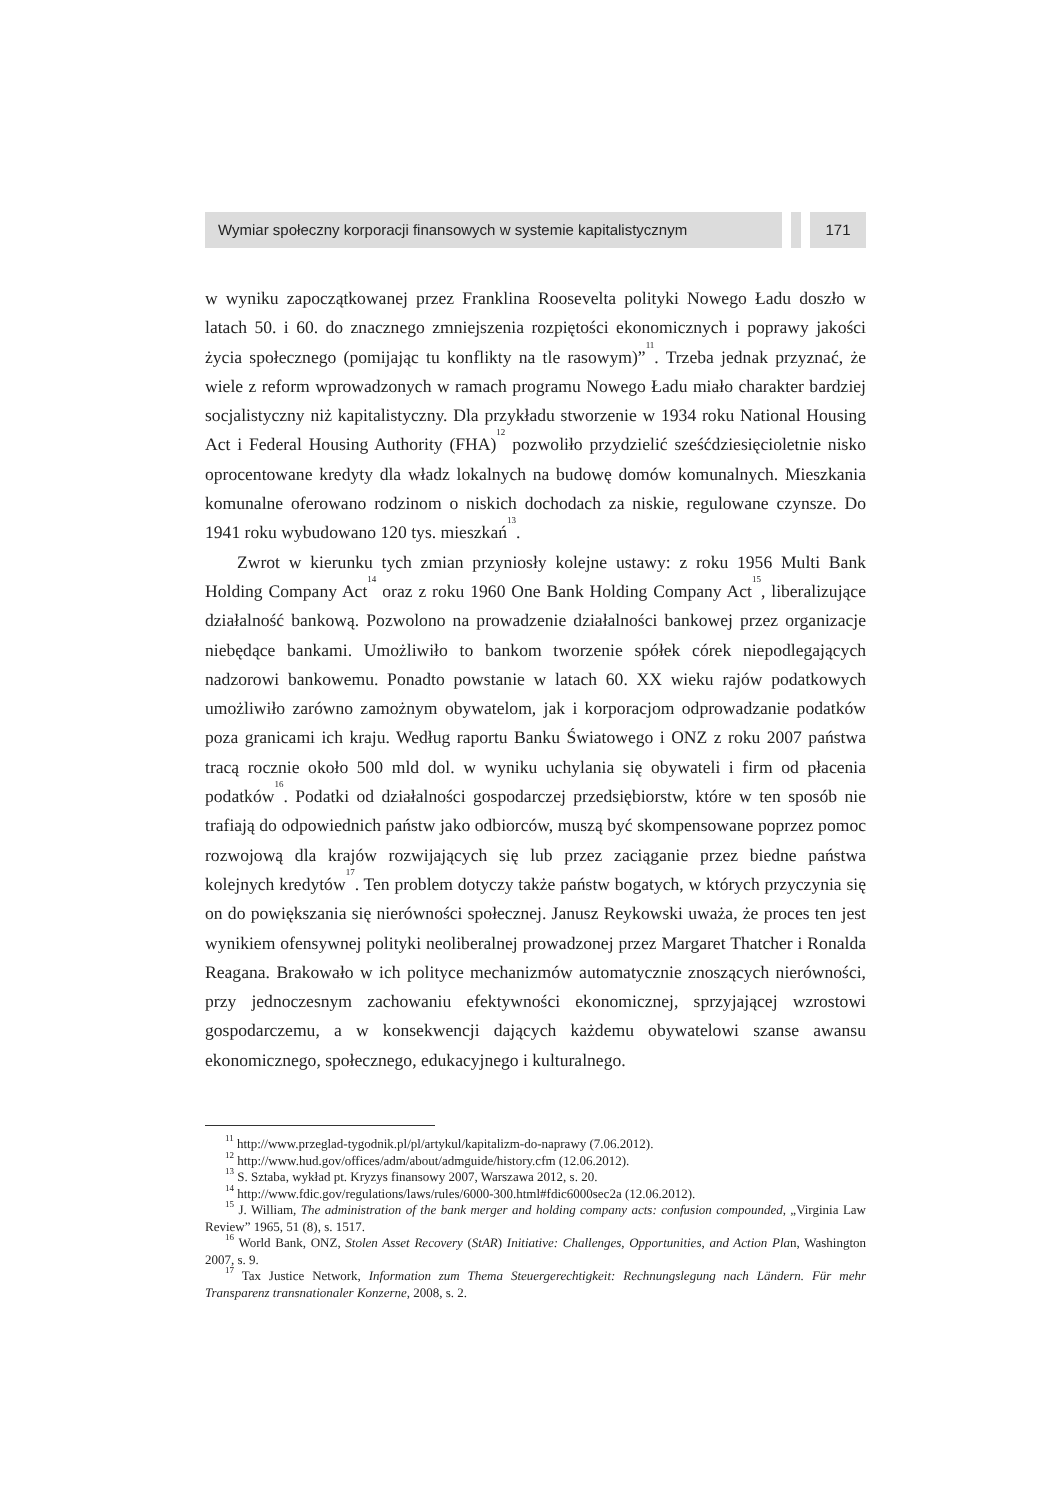Wymiar społeczny korporacji finansowych w systemie kapitalistycznym
171
w wyniku zapoczątkowanej przez Franklina Roosevelta polityki Nowego Ładu doszło w latach 50. i 60. do znacznego zmniejszenia rozpiętości ekonomicznych i poprawy jakości życia społecznego (pomijając tu konflikty na tle rasowym)”<sup>11</sup>. Trzeba jednak przyznać, że wiele z reform wprowadzonych w ramach programu Nowego Ładu miało charakter bardziej socjalistyczny niż kapitalistyczny. Dla przykładu stworzenie w 1934 roku National Housing Act i Federal Housing Authority (FHA)<sup>12</sup> pozwoliło przydzielić sześćdziesięcioletnie nisko oprocentowane kredyty dla władz lokalnych na budowę domów komunalnych. Mieszkania komunalne oferowano rodzinom o niskich dochodach za niskie, regulowane czynsze. Do 1941 roku wybudowano 120 tys. mieszkań<sup>13</sup>.
Zwrot w kierunku tych zmian przyniosły kolejne ustawy: z roku 1956 Multi Bank Holding Company Act<sup>14</sup> oraz z roku 1960 One Bank Holding Company Act<sup>15</sup>, liberalizujące działalność bankową. Pozwolono na prowadzenie działalności banko­wej przez organizacje niebędące bankami. Umożliwiło to bankom tworzenie spółek córek niepodlegających nadzorowi bankowemu. Ponadto powstanie w latach 60. XX wieku rajów podatkowych umożliwiło zarówno zamożnym obywatelom, jak i korporacjom odprowadzanie podatków poza granicami ich kraju. Według raportu Banku Światowego i ONZ z roku 2007 państwa tracą rocznie około 500 mld dol. w wyniku uchylania się obywateli i firm od płacenia podatków<sup>16</sup>. Podatki od działal­ności gospodarczej przedsiębiorstw, które w ten sposób nie trafiają do odpowiednich państw jako odbiorców, muszą być skompensowane poprzez pomoc rozwojową dla krajów rozwijających się lub przez zaciąganie przez biedne państwa kolejnych kredy­tów<sup>17</sup>. Ten problem dotyczy także państw bogatych, w których przyczynia się on do powiększania się nierówności społecznej. Janusz Reykowski uważa, że proces ten jest wynikiem ofensywnej polityki neoliberalnej prowadzonej przez Margaret Thatcher i Ronalda Reagana. Brakowało w ich polityce mechanizmów automatycznie zno­szących nierówności, przy jednoczesnym zachowaniu efektywności ekonomicznej, sprzyjającej wzrostowi gospodarczemu, a w konsekwencji dających każdemu oby­watelowi szanse awansu ekonomicznego, społecznego, edukacyjnego i kulturalnego.
<sup>11</sup> http://www.przeglad-tygodnik.pl/pl/artykul/kapitalizm-do-naprawy (7.06.2012).
<sup>12</sup> http://www.hud.gov/offices/adm/about/admguide/history.cfm (12.06.2012).
<sup>13</sup> S. Sztaba, wykład pt. Kryzys finansowy 2007, Warszawa 2012, s. 20.
<sup>14</sup> http://www.fdic.gov/regulations/laws/rules/6000-300.html#fdic6000sec2a (12.06.2012).
<sup>15</sup> J. William, The administration of the bank merger and holding company acts: confusion compounded, „Virginia Law Review” 1965, 51 (8), s. 1517.
<sup>16</sup> World Bank, ONZ, Stolen Asset Recovery (StAR) Initiative: Challenges, Opportunities, and Action Plan, Washington 2007, s. 9.
<sup>17</sup> Tax Justice Network, Information zum Thema Steuergerechtigkeit: Rechnungslegung nach Ländern. Für mehr Transparenz transnationaler Konzerne, 2008, s. 2.